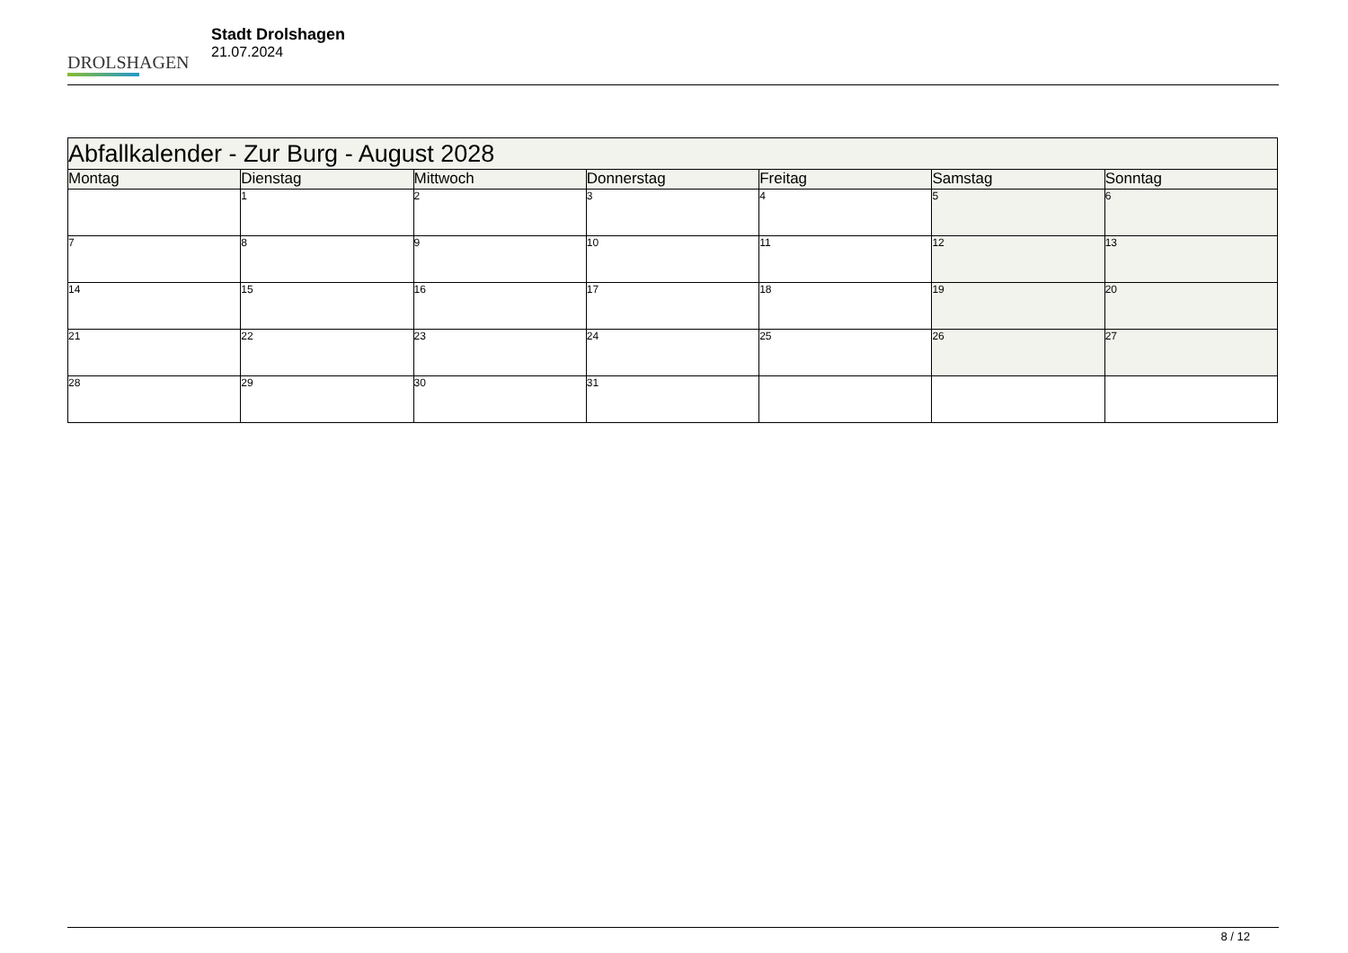DROLSHAGEN
Stadt Drolshagen
21.07.2024
| Abfallkalender - Zur Burg - August 2028 | | | | | | |
| Montag | Dienstag | Mittwoch | Donnerstag | Freitag | Samstag | Sonntag |
| | 1 | 2 | 3 | 4 | 5 | 6 |
| 7 | 8 | 9 | 10 | 11 | 12 | 13 |
| 14 | 15 | 16 | 17 | 18 | 19 | 20 |
| 21 | 22 | 23 | 24 | 25 | 26 | 27 |
| 28 | 29 | 30 | 31 | | | |
8 / 12